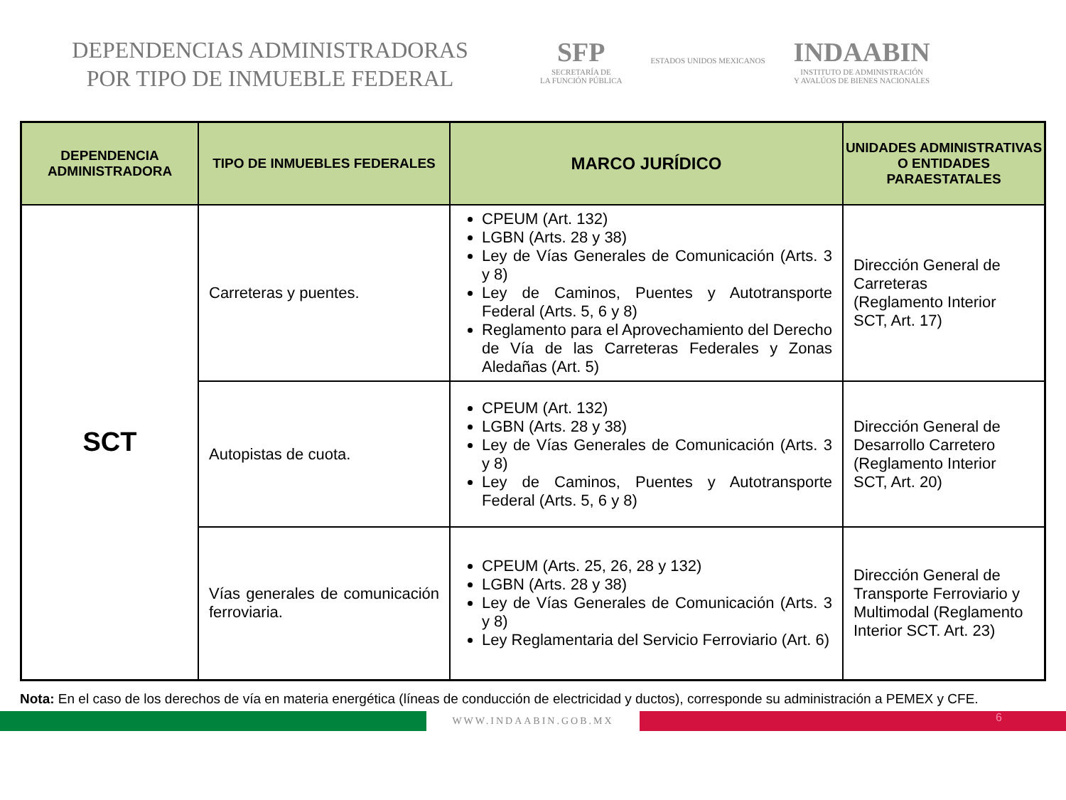DEPENDENCIAS ADMINISTRADORAS
POR TIPO DE INMUEBLE FEDERAL
SFP
SECRETARÍA DE
LA FUNCIÓN PÚBLICA
ESTADOS UNIDOS MEXICANOS
INDAABIN
INSTITUTO DE ADMINISTRACIÓN
Y AVALÚOS DE BIENES NACIONALES
| DEPENDENCIA ADMINISTRADORA | TIPO DE INMUEBLES FEDERALES | MARCO JURÍDICO | UNIDADES ADMINISTRATIVAS O ENTIDADES PARAESTATALES |
| --- | --- | --- | --- |
| SCT | Carreteras y puentes. | CPEUM (Art. 132) LGBN (Arts. 28 y 38) Ley de Vías Generales de Comunicación (Arts. 3 y 8) Ley de Caminos, Puentes y Autotransporte Federal (Arts. 5, 6 y 8) Reglamento para el Aprovechamiento del Derecho de Vía de las Carreteras Federales y Zonas Aledañas (Art. 5) | Dirección General de Carreteras (Reglamento Interior SCT, Art. 17) |
| | Autopistas de cuota. | CPEUM (Art. 132) LGBN (Arts. 28 y 38) Ley de Vías Generales de Comunicación (Arts. 3 y 8) Ley de Caminos, Puentes y Autotransporte Federal (Arts. 5, 6 y 8) | Dirección General de Desarrollo Carretero (Reglamento Interior SCT, Art. 20) |
| | Vías generales de comunicación ferroviaria. | CPEUM (Arts. 25, 26, 28 y 132) LGBN (Arts. 28 y 38) Ley de Vías Generales de Comunicación (Arts. 3 y 8) Ley Reglamentaria del Servicio Ferroviario (Art. 6) | Dirección General de Transporte Ferroviario y Multimodal (Reglamento Interior SCT. Art. 23) |
Nota: En el caso de los derechos de vía en materia energética (líneas de conducción de electricidad y ductos), corresponde su administración a PEMEX y CFE.
WWW.INDAABIN.GOB.MX
6